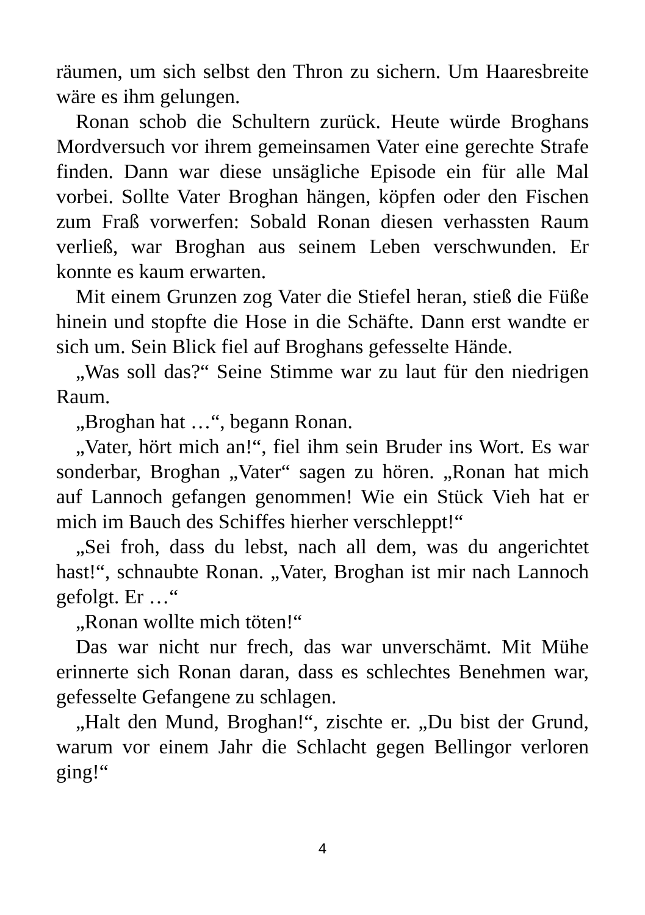räumen, um sich selbst den Thron zu sichern. Um Haaresbreite wäre es ihm gelungen.
Ronan schob die Schultern zurück. Heute würde Broghans Mordversuch vor ihrem gemeinsamen Vater eine gerechte Strafe finden. Dann war diese unsägliche Episode ein für alle Mal vorbei. Sollte Vater Broghan hängen, köpfen oder den Fischen zum Fraß vorwerfen: Sobald Ronan diesen verhassten Raum verließ, war Broghan aus seinem Leben verschwunden. Er konnte es kaum erwarten.
Mit einem Grunzen zog Vater die Stiefel heran, stieß die Füße hinein und stopfte die Hose in die Schäfte. Dann erst wandte er sich um. Sein Blick fiel auf Broghans gefesselte Hände.
„Was soll das?“ Seine Stimme war zu laut für den niedrigen Raum.
„Broghan hat …“, begann Ronan.
„Vater, hört mich an!“, fiel ihm sein Bruder ins Wort. Es war sonderbar, Broghan „Vater“ sagen zu hören. „Ronan hat mich auf Lannoch gefangen genommen! Wie ein Stück Vieh hat er mich im Bauch des Schiffes hierher verschleppt!“
„Sei froh, dass du lebst, nach all dem, was du angerichtet hast!“, schnaubte Ronan. „Vater, Broghan ist mir nach Lannoch gefolgt. Er …“
„Ronan wollte mich töten!“
Das war nicht nur frech, das war unverschämt. Mit Mühe erinnerte sich Ronan daran, dass es schlechtes Benehmen war, gefesselte Gefangene zu schlagen.
„Halt den Mund, Broghan!“, zischte er. „Du bist der Grund, warum vor einem Jahr die Schlacht gegen Bellingor verloren ging!“
4